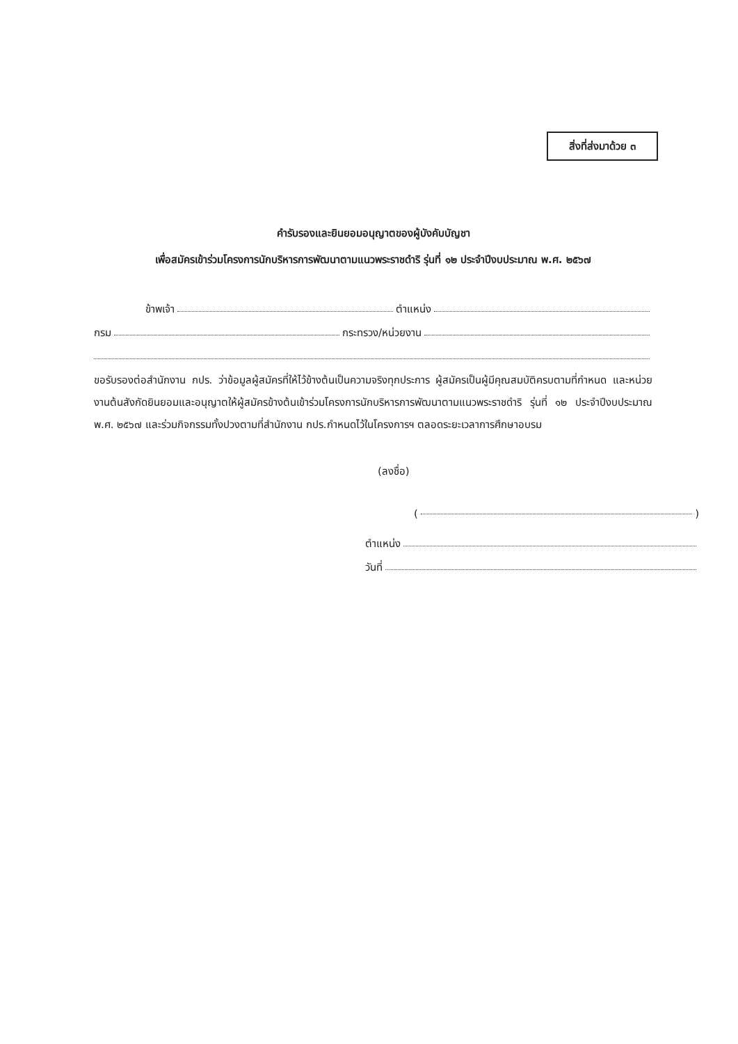สิ่งที่ส่งมาด้วย ๓
คำรับรองและยินยอมอนุญาตของผู้บังคับบัญชา
เพื่อสมัครเข้าร่วมโครงการนักบริหารการพัฒนาตามแนวพระราชดำริ รุ่นที่ ๑๒ ประจำปีงบประมาณ พ.ศ. ๒๕๖๗
ข้าพเจ้า ตำแหน่ง
กรม กระทรวง/หน่วยงาน
ขอรับรองต่อสำนักงาน กปร. ว่าข้อมูลผู้สมัครที่ให้ไว้ข้างต้นเป็นความจริงทุกประการ ผู้สมัครเป็นผู้มีคุณสมบัติครบตามที่กำหนด และหน่วยงานต้นสังกัดยินยอมและอนุญาตให้ผู้สมัครข้างต้นเข้าร่วมโครงการนักบริหารการพัฒนาตามแนวพระราชดำริ รุ่นที่ ๑๒ ประจำปีงบประมาณ พ.ศ. ๒๕๖๗ และร่วมกิจกรรมทั้งปวงตามที่สำนักงาน กปร.กำหนดไว้ในโครงการฯ ตลอดระยะเวลาการศึกษาอบรม
(ลงชื่อ)
( )
ตำแหน่ง
วันที่